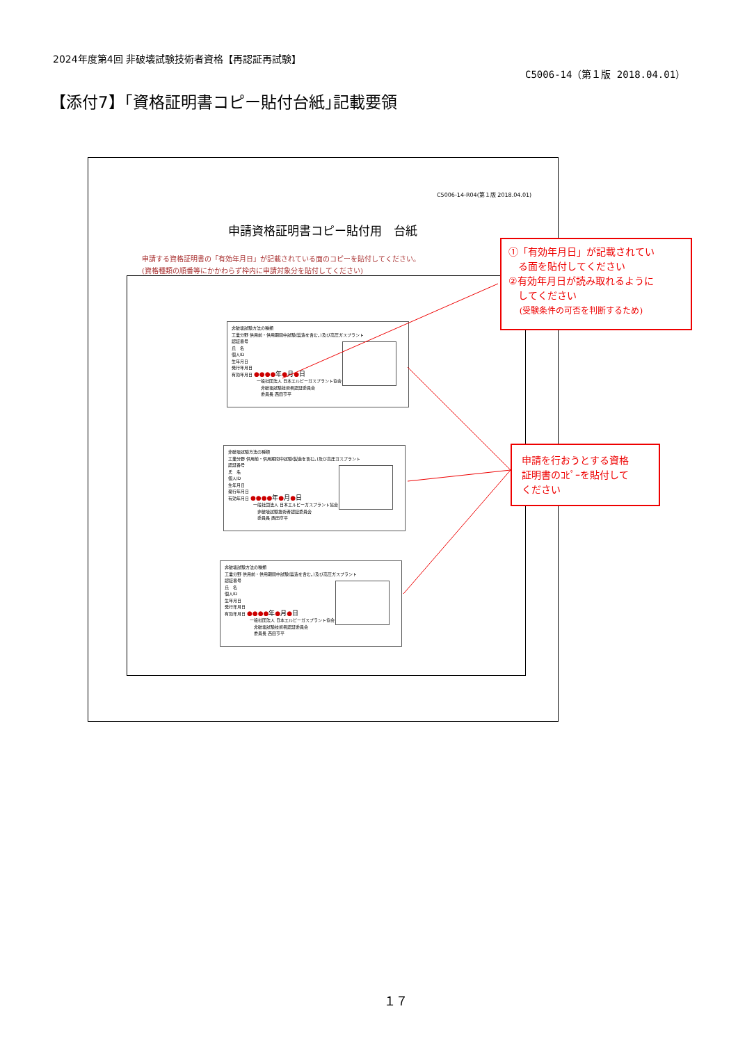2024年度第4回 非破壊試験技術者資格【再認証再試験】
C5006-14（第１版 2018.04.01）
【添付7】｢資格証明書コピー貼付台紙｣記載要領
C5006-14-R04(第１版 2018.04.01)
申請資格証明書コピー貼付用　台紙
申請する資格証明書の「有効年月日」が記載されている面のコピーを貼付してください。
(資格種類の順番等にかかわらず枠内に申請対象分を貼付してください)
非破壊試験方法の種類
工業分野 供用前・供用期間中試験(製造を含む。)及び高圧ガスプラント
認証番号
氏　名
個人ID
生年月日
発行年月日
有効年月日 ●●●●年●月●日
　　　　　　一般社団法人 日本エルピーガスプラント協会
　　　　　　　非破壊試験技術者認証委員会
　　　　　　　委員長 西田亨平
非破壊試験方法の種類
工業分野 供用前・供用期間中試験(製造を含む。)及び高圧ガスプラント
認証番号
氏　名
個人ID
生年月日
発行年月日
有効年月日 ●●●●年●月●日
　　　　　　一般社団法人 日本エルピーガスプラント協会
　　　　　　　非破壊試験技術者認証委員会
　　　　　　　委員長 西田亨平
非破壊試験方法の種類
工業分野 供用前・供用期間中試験(製造を含む。)及び高圧ガスプラント
認証番号
氏　名
個人ID
生年月日
発行年月日
有効年月日 ●●●●年●月●日
　　　　　　一般社団法人 日本エルピーガスプラント協会
　　　　　　　非破壊試験技術者認証委員会
　　　　　　　委員長 西田亨平
①「有効年月日」が記載されてい
　る面を貼付してください
②有効年月日が読み取れるように
　してください
　 (受験条件の可否を判断するため)
申請を行おうとする資格
証明書のｺﾋﾟｰを貼付して
ください
１７